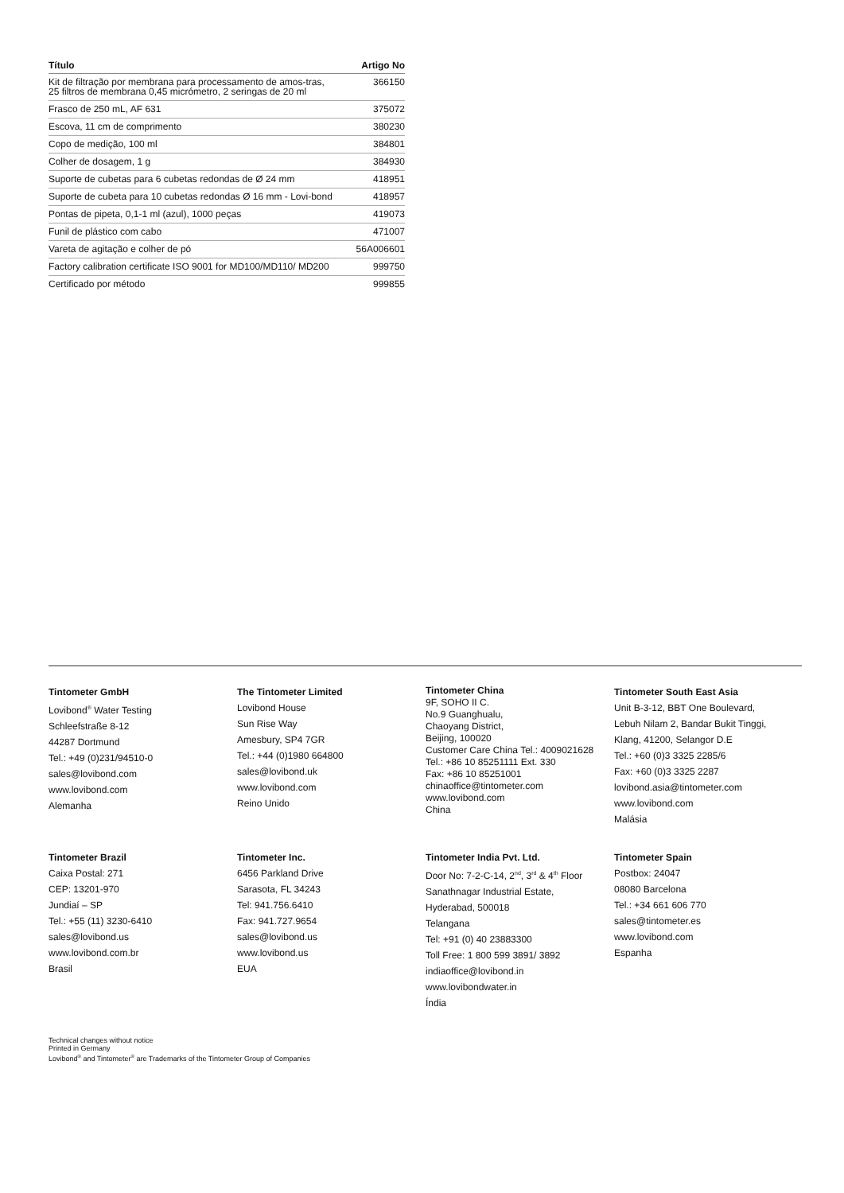| Título | Artigo No |
| --- | --- |
| Kit de filtração por membrana para processamento de amos-tras, 25 filtros de membrana 0,45 micrómetro, 2 seringas de 20 ml | 366150 |
| Frasco de 250 mL, AF 631 | 375072 |
| Escova, 11 cm de comprimento | 380230 |
| Copo de medição, 100 ml | 384801 |
| Colher de dosagem, 1 g | 384930 |
| Suporte de cubetas para 6 cubetas redondas de Ø 24 mm | 418951 |
| Suporte de cubeta para 10 cubetas redondas Ø 16 mm - Lovi-bond | 418957 |
| Pontas de pipeta, 0,1-1 ml (azul), 1000 peças | 419073 |
| Funil de plástico com cabo | 471007 |
| Vareta de agitação e colher de pó | 56A006601 |
| Factory calibration certificate ISO 9001 for MD100/MD110/ MD200 | 999750 |
| Certificado por método | 999855 |
Tintometer GmbH
Lovibond<sup>®</sup> Water Testing
Schleefstraße 8-12
44287 Dortmund
Tel.: +49 (0)231/94510-0
sales@lovibond.com
www.lovibond.com
Alemanha
The Tintometer Limited
Lovibond House
Sun Rise Way
Amesbury, SP4 7GR
Tel.: +44 (0)1980 664800
sales@lovibond.uk
www.lovibond.com
Reino Unido
Tintometer China
9F, SOHO II C.
No.9 Guanghualu,
Chaoyang District,
Beijing, 100020
Customer Care China Tel.: 4009021628
Tel.: +86 10 85251111 Ext. 330
Fax: +86 10 85251001
chinaoffice@tintometer.com
www.lovibond.com
China
Tintometer South East Asia
Unit B-3-12, BBT One Boulevard,
Lebuh Nilam 2, Bandar Bukit Tinggi,
Klang, 41200, Selangor D.E
Tel.: +60 (0)3 3325 2285/6
Fax: +60 (0)3 3325 2287
lovibond.asia@tintometer.com
www.lovibond.com
Malásia
Tintometer Brazil
Caixa Postal: 271
CEP: 13201-970
Jundiaí – SP
Tel.: +55 (11) 3230-6410
sales@lovibond.us
www.lovibond.com.br
Brasil
Tintometer Inc.
6456 Parkland Drive
Sarasota, FL 34243
Tel: 941.756.6410
Fax: 941.727.9654
sales@lovibond.us
www.lovibond.us
EUA
Tintometer India Pvt. Ltd.
Door No: 7-2-C-14, 2<sup>nd</sup>, 3<sup>rd</sup> & 4<sup>th</sup> Floor
Sanathnagar Industrial Estate,
Hyderabad, 500018
Telangana
Tel: +91 (0) 40 23883300
Toll Free: 1 800 599 3891/ 3892
indiaoffice@lovibond.in
www.lovibondwater.in
Índia
Tintometer Spain
Postbox: 24047
08080 Barcelona
Tel.: +34 661 606 770
sales@tintometer.es
www.lovibond.com
Espanha
Technical changes without notice
Printed in Germany
Lovibond<sup>®</sup> and Tintometer<sup>®</sup> are Trademarks of the Tintometer Group of Companies